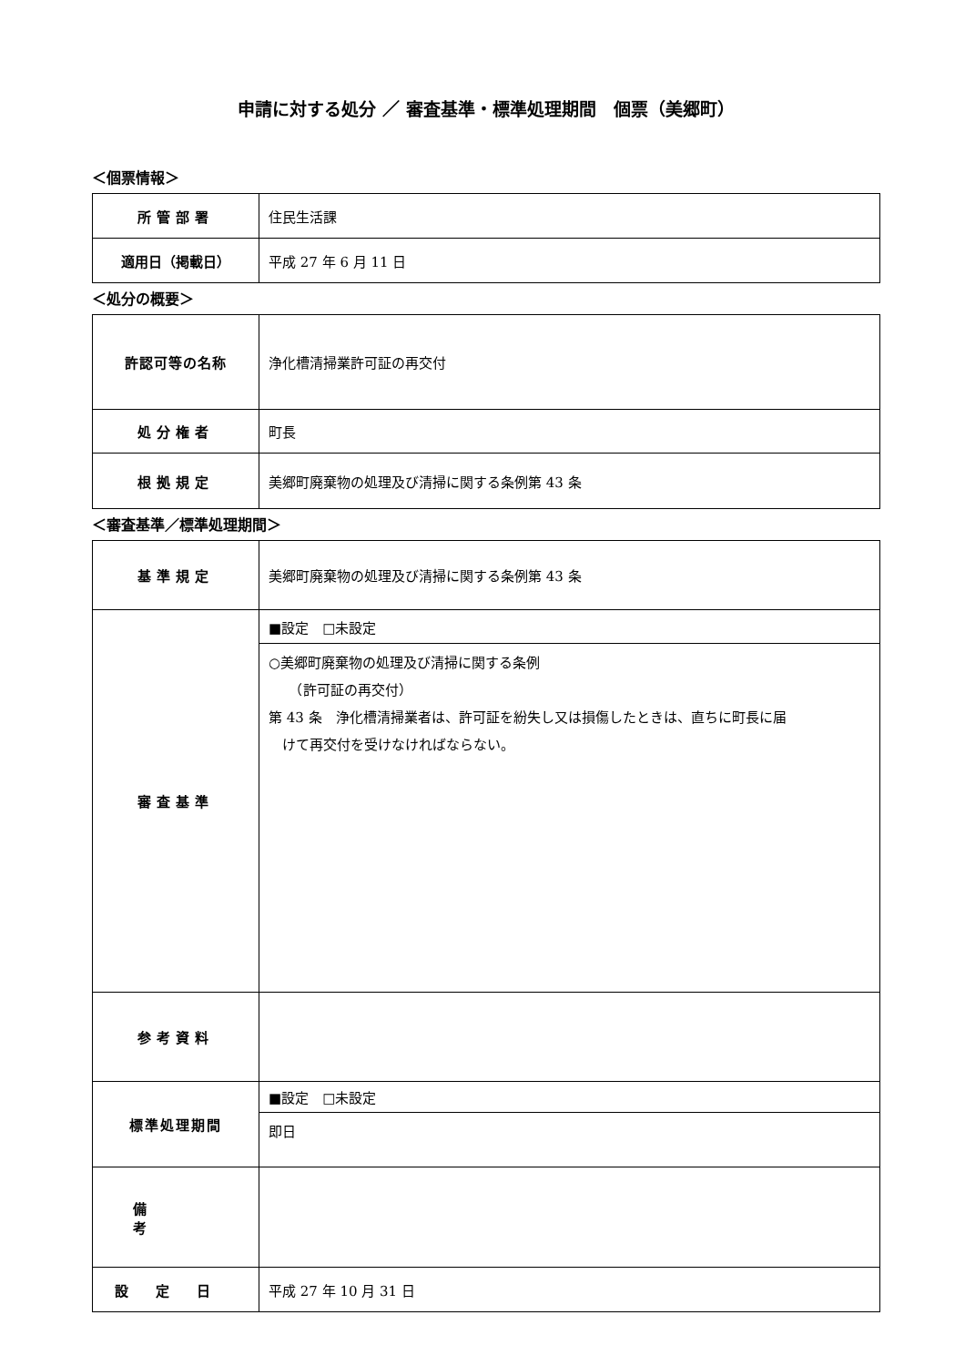申請に対する処分 ／ 審査基準・標準処理期間　個票（美郷町）
＜個票情報＞
| 所管部署 | 住民生活課 |
| 適用日（掲載日） | 平成 27 年 6 月 11 日 |
＜処分の概要＞
| 許認可等の名称 | 浄化槽清掃業許可証の再交付 |
| 処分権者 | 町長 |
| 根拠規定 | 美郷町廃棄物の処理及び清掃に関する条例第 43 条 |
＜審査基準／標準処理期間＞
| 基準規定 | 美郷町廃棄物の処理及び清掃に関する条例第 43 条 |
| 審査基準 | ■設定 □未設定 |
| | ○美郷町廃棄物の処理及び清掃に関する条例 （許可証の再交付） 第 43 条 浄化槽清掃業者は、許可証を紛失し又は損傷したときは、直ちに町長に届 けて再交付を受けなければならない。 |
| 参考資料 | |
| 標準処理期間 | ■設定 □未設定 |
| | 即日 |
| 備考 | |
| 設定日 | 平成 27 年 10 月 31 日 |